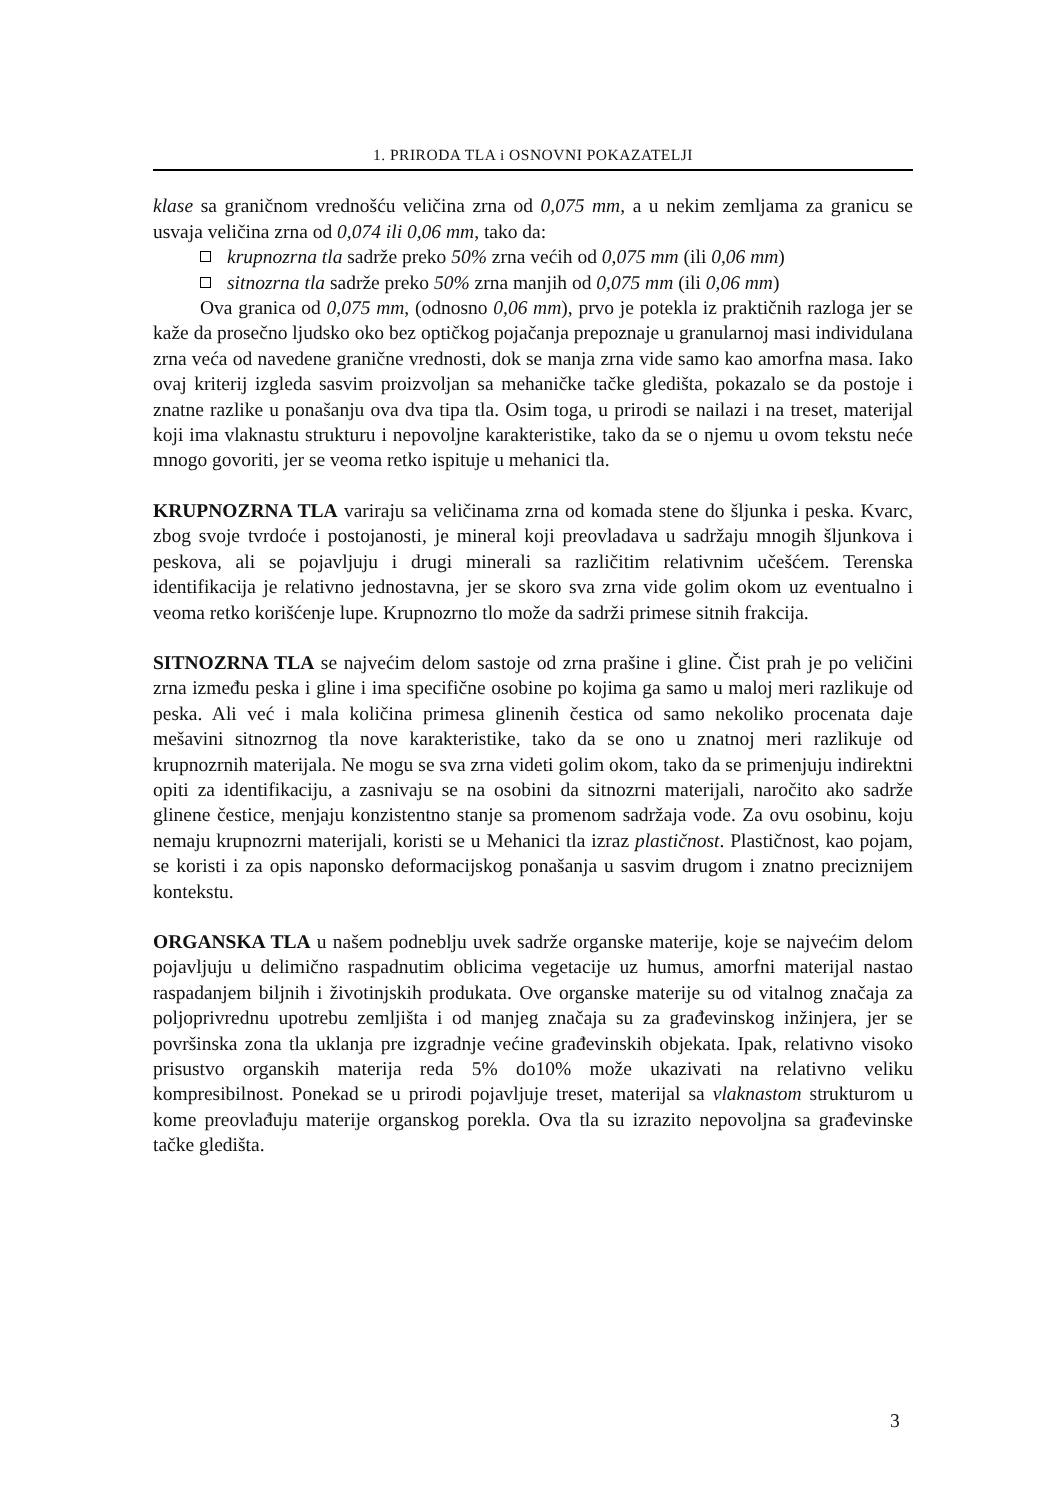1. PRIRODA TLA i OSNOVNI POKAZATELJI
klase sa graničnom vrednošću veličina zrna od 0,075 mm, a u nekim zemljama za granicu se usvaja veličina zrna od 0,074 ili 0,06 mm, tako da:
krupnozrna tla sadrže preko 50% zrna većih od 0,075 mm (ili 0,06 mm)
sitnozrna tla sadrže preko 50% zrna manjih od 0,075 mm (ili 0,06 mm)
Ova granica od 0,075 mm, (odnosno 0,06 mm), prvo je potekla iz praktičnih razloga jer se kaže da prosečno ljudsko oko bez optičkog pojačanja prepoznaje u granularnoj masi individulana zrna veća od navedene granične vrednosti, dok se manja zrna vide samo kao amorfna masa. Iako ovaj kriterij izgleda sasvim proizvoljan sa mehaničke tačke gledišta, pokazalo se da postoje i znatne razlike u ponašanju ova dva tipa tla. Osim toga, u prirodi se nailazi i na treset, materijal koji ima vlaknastu strukturu i nepovoljne karakteristike, tako da se o njemu u ovom tekstu neće mnogo govoriti, jer se veoma retko ispituje u mehanici tla.
KRUPNOZRNA TLA variraju sa veličinama zrna od komada stene do šljunka i peska. Kvarc, zbog svoje tvrdoće i postojanosti, je mineral koji preovladava u sadržaju mnogih šljunkova i peskova, ali se pojavljuju i drugi minerali sa različitim relativnim učešćem. Terenska identifikacija je relativno jednostavna, jer se skoro sva zrna vide golim okom uz eventualno i veoma retko korišćenje lupe. Krupnozrno tlo može da sadrži primese sitnih frakcija.
SITNOZRNA TLA se najvećim delom sastoje od zrna prašine i gline. Čist prah je po veličini zrna između peska i gline i ima specifične osobine po kojima ga samo u maloj meri razlikuje od peska. Ali već i mala količina primesa glinenih čestica od samo nekoliko procenata daje mešavini sitnozrnog tla nove karakteristike, tako da se ono u znatnoj meri razlikuje od krupnozrnih materijala. Ne mogu se sva zrna videti golim okom, tako da se primenjuju indirektni opiti za identifikaciju, a zasnivaju se na osobini da sitnozrni materijali, naročito ako sadrže glinene čestice, menjaju konzistentno stanje sa promenom sadržaja vode. Za ovu osobinu, koju nemaju krupnozrni materijali, koristi se u Mehanici tla izraz plastičnost. Plastičnost, kao pojam, se koristi i za opis naponsko deformacijskog ponašanja u sasvim drugom i znatno preciznijem kontekstu.
ORGANSKA TLA u našem podneblju uvek sadrže organske materije, koje se najvećim delom pojavljuju u delimično raspadnutim oblicima vegetacije uz humus, amorfni materijal nastao raspadanjem biljnih i životinjskih produkata. Ove organske materije su od vitalnog značaja za poljoprivrednu upotrebu zemljišta i od manjeg značaja su za građevinskog inžinjera, jer se površinska zona tla uklanja pre izgradnje većine građevinskih objekata. Ipak, relativno visoko prisustvo organskih materija reda 5% do10% može ukazivati na relativno veliku kompresibilnost. Ponekad se u prirodi pojavljuje treset, materijal sa vlaknastom strukturom u kome preovlađuju materije organskog porekla. Ova tla su izrazito nepovoljna sa građevinske tačke gledišta.
3